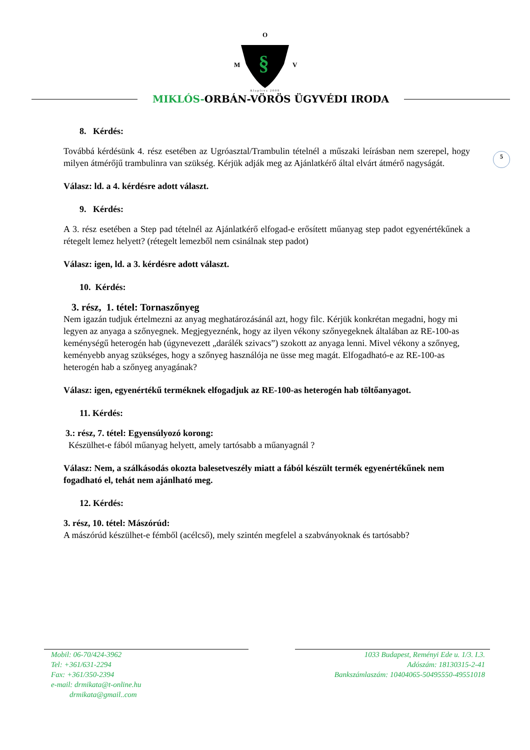O
M
§
V
Alapítva 2008
MIKLÓS-ORBÁN-VÖRÖS ÜGYVÉDI IRODA
5
8. Kérdés:
Továbbá kérdésünk 4. rész esetében az Ugróasztal/Trambulin tételnél a műszaki leírásban nem szerepel, hogy milyen átmérőjű trambulinra van szükség. Kérjük adják meg az Ajánlatkérő által elvárt átmérő nagyságát.
Válasz: ld. a 4. kérdésre adott választ.
9. Kérdés:
A 3. rész esetében a Step pad tételnél az Ajánlatkérő elfogad-e erősített műanyag step padot egyenértékűnek a rétegelt lemez helyett? (rétegelt lemezből nem csinálnak step padot)
Válasz: igen, ld. a 3. kérdésre adott választ.
10. Kérdés:
3. rész, 1. tétel: Tornaszőnyeg
Nem igazán tudjuk értelmezni az anyag meghatározásánál azt, hogy filc. Kérjük konkrétan megadni, hogy mi legyen az anyaga a szőnyegnek. Megjegyeznénk, hogy az ilyen vékony szőnyegeknek általában az RE-100-as keménységű heterogén hab (úgynevezett „darálék szivacs”) szokott az anyaga lenni. Mivel vékony a szőnyeg, keményebb anyag szükséges, hogy a szőnyeg használója ne üsse meg magát. Elfogadható-e az RE-100-as heterogén hab a szőnyeg anyagának?
Válasz: igen, egyenértékű terméknek elfogadjuk az RE-100-as heterogén hab töltőanyagot.
11. Kérdés:
3.: rész, 7. tétel: Egyensúlyozó korong:
Készülhet-e fából műanyag helyett, amely tartósabb a műanyagnál ?
Válasz: Nem, a szálkásodás okozta balesetveszély miatt a fából készült termék egyenértékűnek nem fogadható el, tehát nem ajánlható meg.
12. Kérdés:
3. rész, 10. tétel: Mászórúd:
A mászórúd készülhet-e fémből (acélcső), mely szintén megfelel a szabványoknak és tartósabb?
Mobil: 06-70/424-3962
Tel: +361/631-2294
Fax: +361/350-2394
e-mail: drmikata@t-online.hu
drmikata@gmail..com
1033 Budapest, Reményi Ede u. 1/3. I.3.
Adószám: 18130315-2-41
Bankszámlaszám: 10404065-50495550-49551018